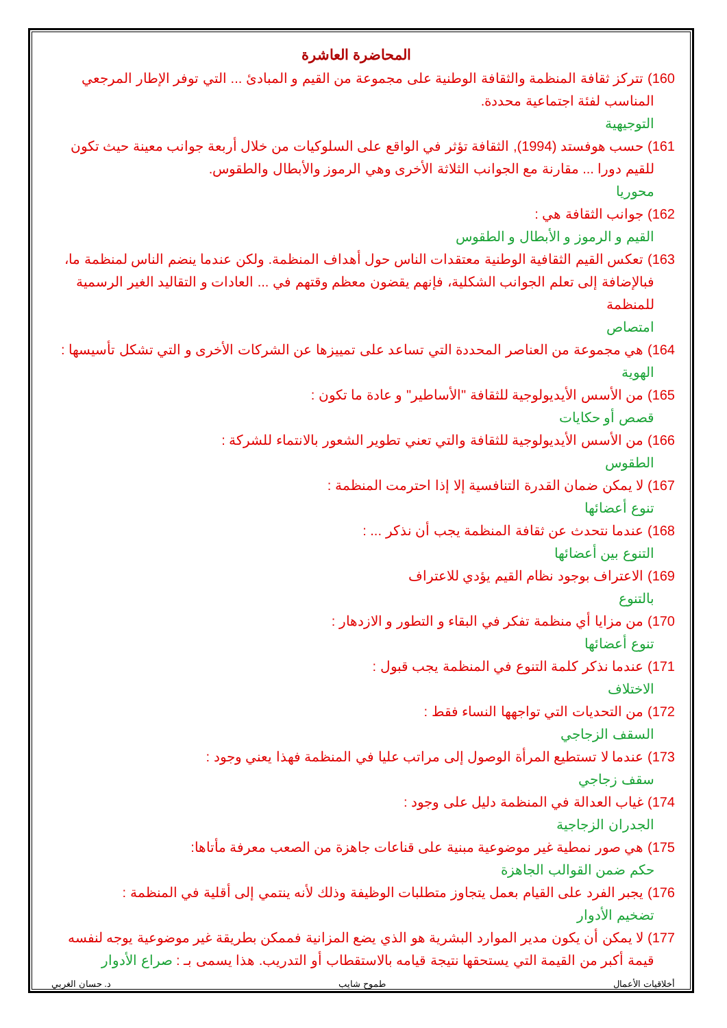المحاضرة العاشرة
160) تتركز ثقافة المنظمة والثقافة الوطنية على مجموعة من القيم و المبادئ ... التي توفر الإطار المرجعي
المناسب لفئة اجتماعية محددة.
التوجيهية
161) حسب هوفستد (1994), الثقافة تؤثر في الواقع على السلوكيات من خلال أربعة جوانب معينة حيث تكون
للقيم دورا ... مقارنة مع الجوانب الثلاثة الأخرى وهي الرموز والأبطال والطقوس.
محوريا
162) جوانب الثقافة هي :
القيم و الرموز و الأبطال و الطقوس
163) تعكس القيم الثقافية الوطنية معتقدات الناس حول أهداف المنظمة. ولكن عندما ينضم الناس لمنظمة ما،
فبالإضافة إلى تعلم الجوانب الشكلية، فإنهم يقضون معظم وقتهم في ... العادات و التقاليد الغير الرسمية للمنظمة
امتصاص
164) هي مجموعة من العناصر المحددة التي تساعد على تمييزها عن الشركات الأخرى و التي تشكل تأسيسها :
الهوية
165) من الأسس الأيديولوجية للثقافة "الأساطير" و عادة ما تكون :
قصص أو حكايات
166) من الأسس الأيديولوجية للثقافة والتي تعني تطوير الشعور بالانتماء للشركة :
الطقوس
167) لا يمكن ضمان القدرة التنافسية إلا إذا احترمت المنظمة :
تنوع أعضائها
168) عندما نتحدث عن ثقافة المنظمة يجب أن نذكر ... :
التنوع بين أعضائها
169) الاعتراف بوجود نظام القيم يؤدي للاعتراف
بالتنوع
170) من مزايا أي منظمة تفكر في البقاء و التطور و الازدهار :
تنوع أعضائها
171) عندما نذكر كلمة التنوع في المنظمة يجب قبول :
الاختلاف
172) من التحديات التي تواجهها النساء فقط :
السقف الزجاجي
173) عندما لا تستطيع المرأة الوصول إلى مراتب عليا في المنظمة فهذا يعني وجود :
سقف زجاجي
174) غياب العدالة في المنظمة دليل على وجود :
الجدران الزجاجية
175) هي صور نمطية غير موضوعية مبنية على قناعات جاهزة من الصعب معرفة مأتاها:
حكم ضمن القوالب الجاهزة
176) يجبر الفرد على القيام بعمل يتجاوز متطلبات الوظيفة وذلك لأنه ينتمي إلى أقلية في المنظمة :
تضخيم الأدوار
177) لا يمكن أن يكون مدير الموارد البشرية هو الذي يضع المزانية فممكن بطريقة غير موضوعية يوجه لنفسه
قيمة أكبر من القيمة التي يستحقها نتيجة قيامه بالاستقطاب أو التدريب. هذا يسمى بـ : صراع الأدوار
أخلاقيات الأعمال طموح شايب د. حسان الغربي